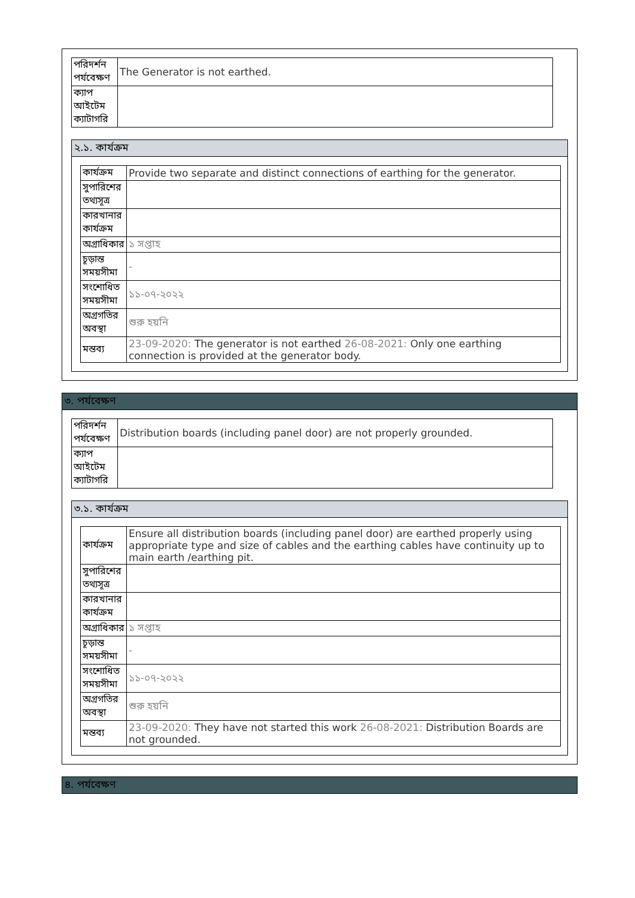| পরিদর্শন পর্যবেক্ষণ | The Generator is not earthed. |
| ক্যাপ আইটেম ক্যাটাগরি | |
২.১. কার্যক্রম
| কার্যক্রম | Provide two separate and distinct connections of earthing for the generator. |
| সুপারিশের তথ্যসূত্র | |
| কারখানার কার্যক্রম | |
| অগ্রাধিকার | ১ সপ্তাহ |
| চূড়ান্ত সময়সীমা | - |
| সংশোধিত সময়সীমা | ১১-০৭-২০২২ |
| অগ্রগতির অবস্থা | শুরু হয়নি |
| মন্তব্য | 23-09-2020: The generator is not earthed 26-08-2021: Only one earthing connection is provided at the generator body. |
৩. পর্যবেক্ষণ
| পরিদর্শন পর্যবেক্ষণ | Distribution boards (including panel door) are not properly grounded. |
| ক্যাপ আইটেম ক্যাটাগরি | |
৩.১. কার্যক্রম
| কার্যক্রম | Ensure all distribution boards (including panel door) are earthed properly using appropriate type and size of cables and the earthing cables have continuity up to main earth /earthing pit. |
| সুপারিশের তথ্যসূত্র | |
| কারখানার কার্যক্রম | |
| অগ্রাধিকার | ১ সপ্তাহ |
| চূড়ান্ত সময়সীমা | - |
| সংশোধিত সময়সীমা | ১১-০৭-২০২২ |
| অগ্রগতির অবস্থা | শুরু হয়নি |
| মন্তব্য | 23-09-2020: They have not started this work 26-08-2021: Distribution Boards are not grounded. |
৪. পর্যবেক্ষণ